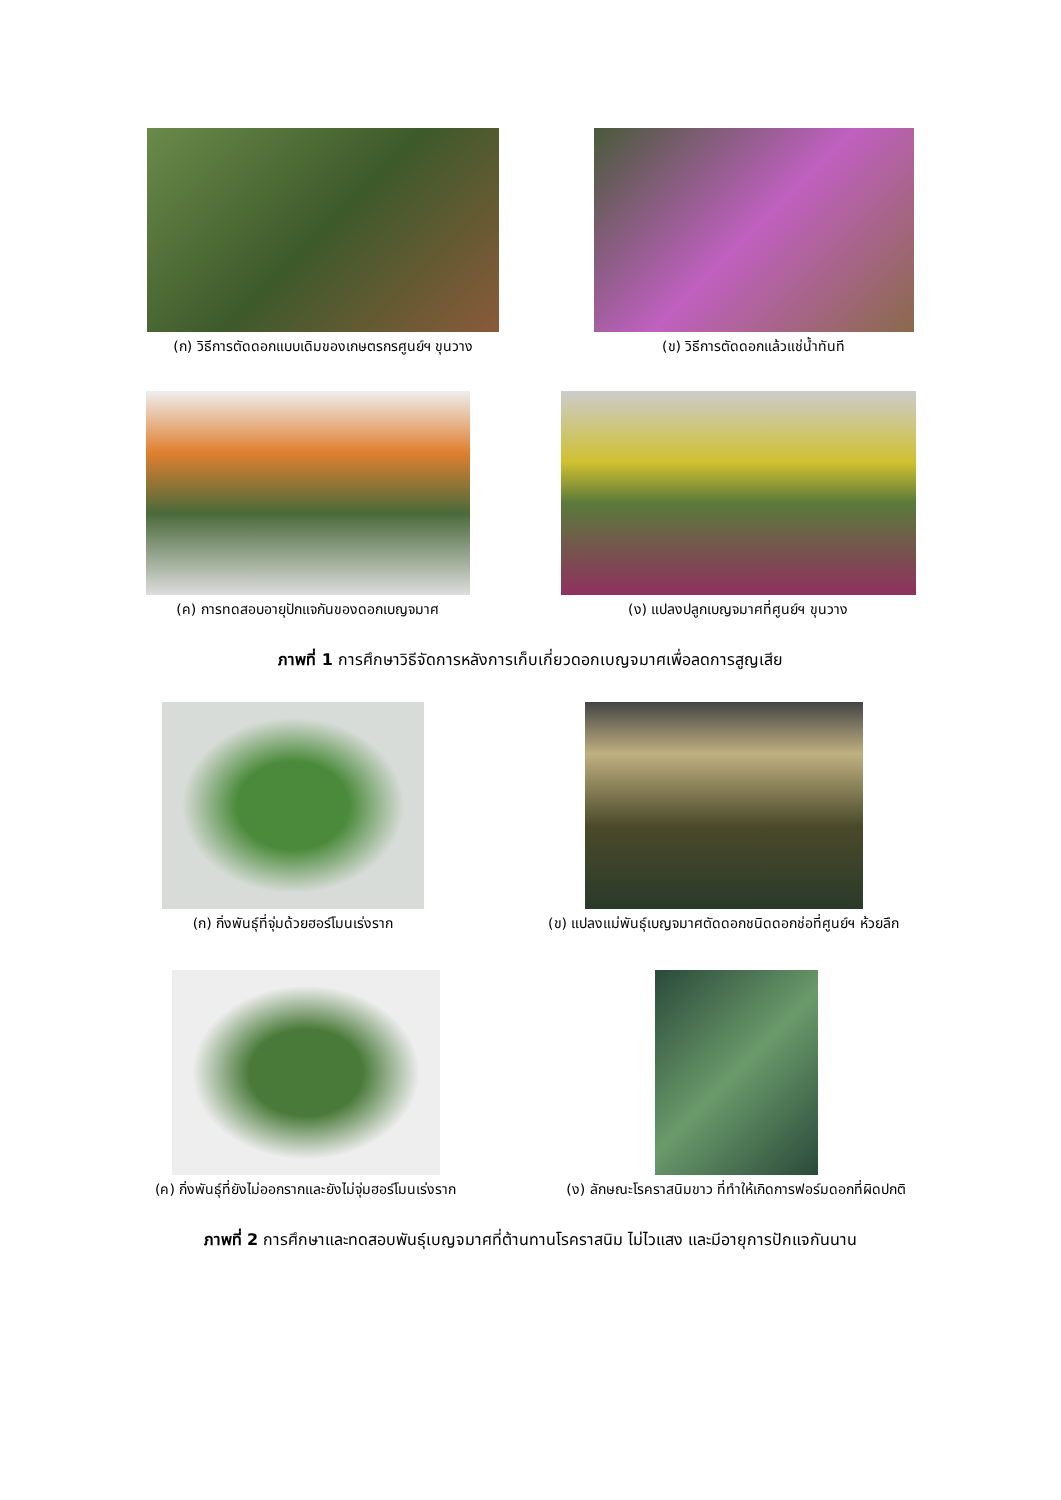(ก) วิธีการตัดดอกแบบเดิมของเกษตรกรศูนย์ฯ ขุนวาง
(ข) วิธีการตัดดอกแล้วแช่น้ำทันที
(ค) การทดสอบอายุปักแจกันของดอกเบญจมาศ
(ง) แปลงปลูกเบญจมาศที่ศูนย์ฯ ขุนวาง
ภาพที่ 1 การศึกษาวิธีจัดการหลังการเก็บเกี่ยวดอกเบญจมาศเพื่อลดการสูญเสีย
(ก) กิ่งพันธุ์ที่จุ่มด้วยฮอร์โมนเร่งราก
(ข) แปลงแม่พันธุ์เบญจมาศตัดดอกชนิดดอกช่อที่ศูนย์ฯ ห้วยลึก
(ค) กิ่งพันธุ์ที่ยังไม่ออกรากและยังไม่จุ่มฮอร์โมนเร่งราก
(ง) ลักษณะโรคราสนิมขาว ที่ทำให้เกิดการฟอร์มดอกที่ผิดปกติ
ภาพที่ 2 การศึกษาและทดสอบพันธุ์เบญจมาศที่ต้านทานโรคราสนิม ไม่ไวแสง และมีอายุการปักแจกันนาน